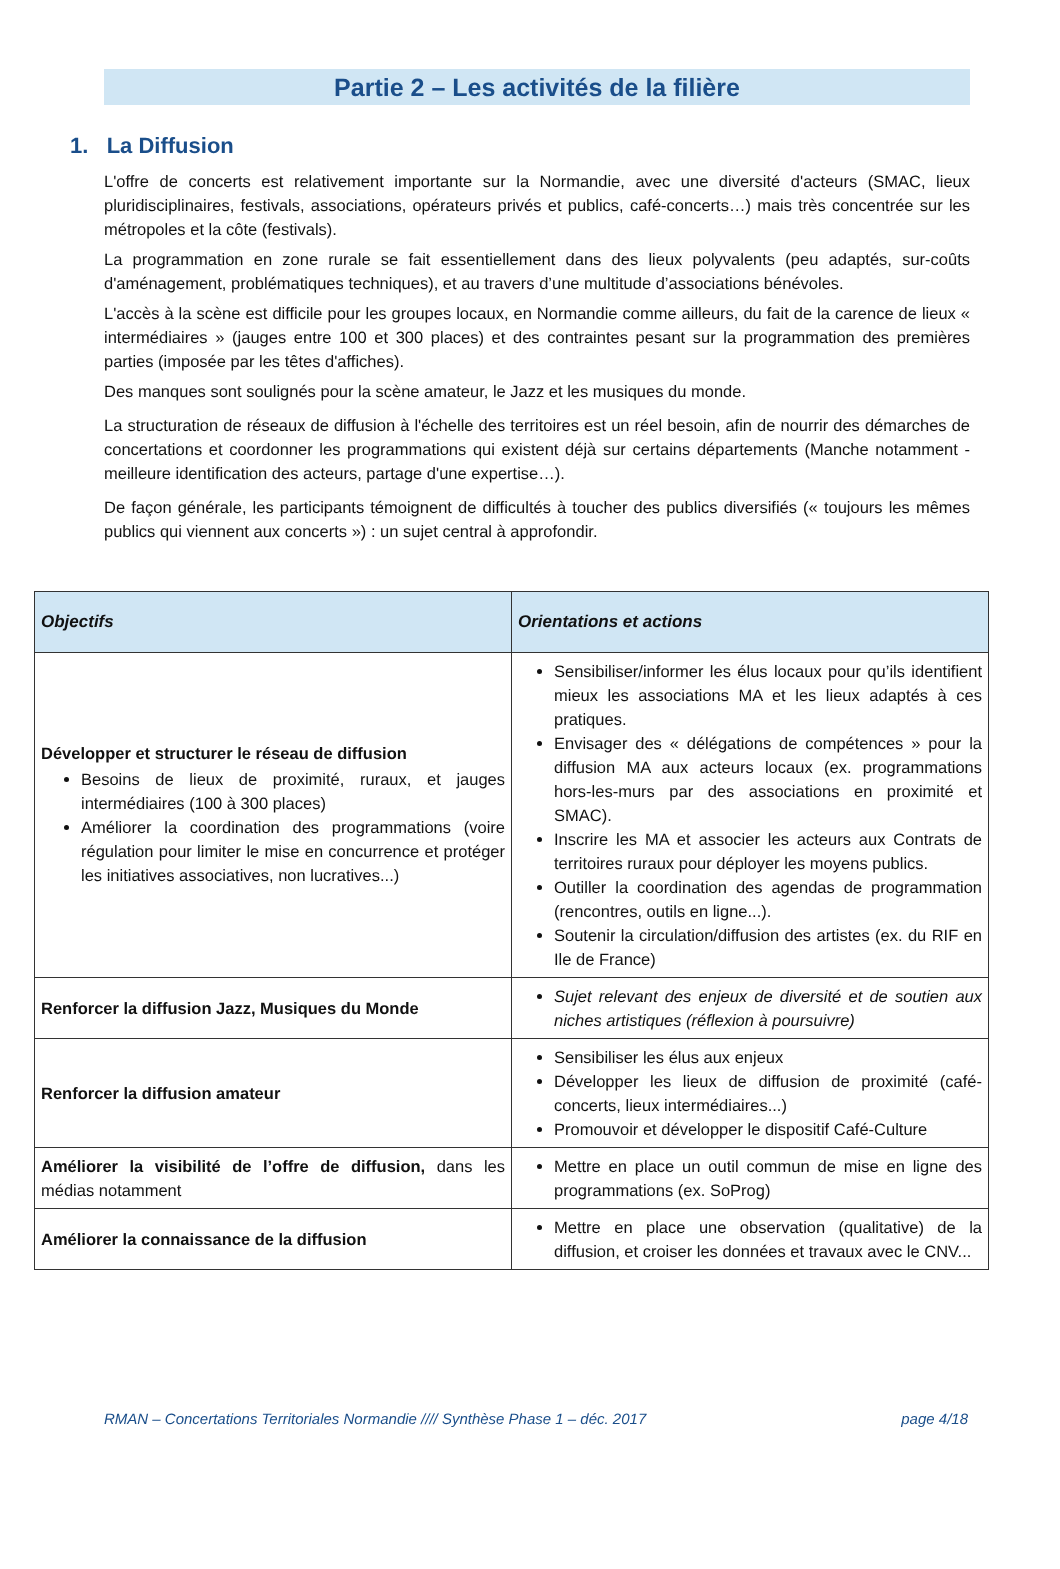Partie 2 – Les activités de la filière
1. La Diffusion
L'offre de concerts est relativement importante sur la Normandie, avec une diversité d'acteurs (SMAC, lieux pluridisciplinaires, festivals, associations, opérateurs privés et publics, café-concerts…) mais très concentrée sur les métropoles et la côte (festivals).
La programmation en zone rurale se fait essentiellement dans des lieux polyvalents (peu adaptés, sur-coûts d'aménagement, problématiques techniques), et au travers d’une multitude d’associations bénévoles.
L'accès à la scène est difficile pour les groupes locaux, en Normandie comme ailleurs, du fait de la carence de lieux « intermédiaires » (jauges entre 100 et 300 places) et des contraintes pesant sur la programmation des premières parties (imposée par les têtes d'affiches).
Des manques sont soulignés pour la scène amateur, le Jazz et les musiques du monde.
La structuration de réseaux de diffusion à l'échelle des territoires est un réel besoin, afin de nourrir des démarches de concertations et coordonner les programmations qui existent déjà sur certains départements (Manche notamment - meilleure identification des acteurs, partage d'une expertise…).
De façon générale, les participants témoignent de difficultés à toucher des publics diversifiés (« toujours les mêmes publics qui viennent aux concerts ») : un sujet central à approfondir.
| Objectifs | Orientations et actions |
| --- | --- |
| Développer et structurer le réseau de diffusion Besoins de lieux de proximité, ruraux, et jauges intermédiaires (100 à 300 places) Améliorer la coordination des programmations (voire régulation pour limiter le mise en concurrence et protéger les initiatives associatives, non lucratives...) | Sensibiliser/informer les élus locaux pour qu’ils identifient mieux les associations MA et les lieux adaptés à ces pratiques. Envisager des « délégations de compétences » pour la diffusion MA aux acteurs locaux (ex. programmations hors-les-murs par des associations en proximité et SMAC). Inscrire les MA et associer les acteurs aux Contrats de territoires ruraux pour déployer les moyens publics. Outiller la coordination des agendas de programmation (rencontres, outils en ligne...). Soutenir la circulation/diffusion des artistes (ex. du RIF en Ile de France) |
| Renforcer la diffusion Jazz, Musiques du Monde | Sujet relevant des enjeux de diversité et de soutien aux niches artistiques (réflexion à poursuivre) |
| Renforcer la diffusion amateur | Sensibiliser les élus aux enjeux Développer les lieux de diffusion de proximité (café-concerts, lieux intermédiaires...) Promouvoir et développer le dispositif Café-Culture |
| Améliorer la visibilité de l’offre de diffusion, dans les médias notamment | Mettre en place un outil commun de mise en ligne des programmations (ex. SoProg) |
| Améliorer la connaissance de la diffusion | Mettre en place une observation (qualitative) de la diffusion, et croiser les données et travaux avec le CNV... |
RMAN – Concertations Territoriales Normandie //// Synthèse Phase 1 – déc. 2017 page 4/18